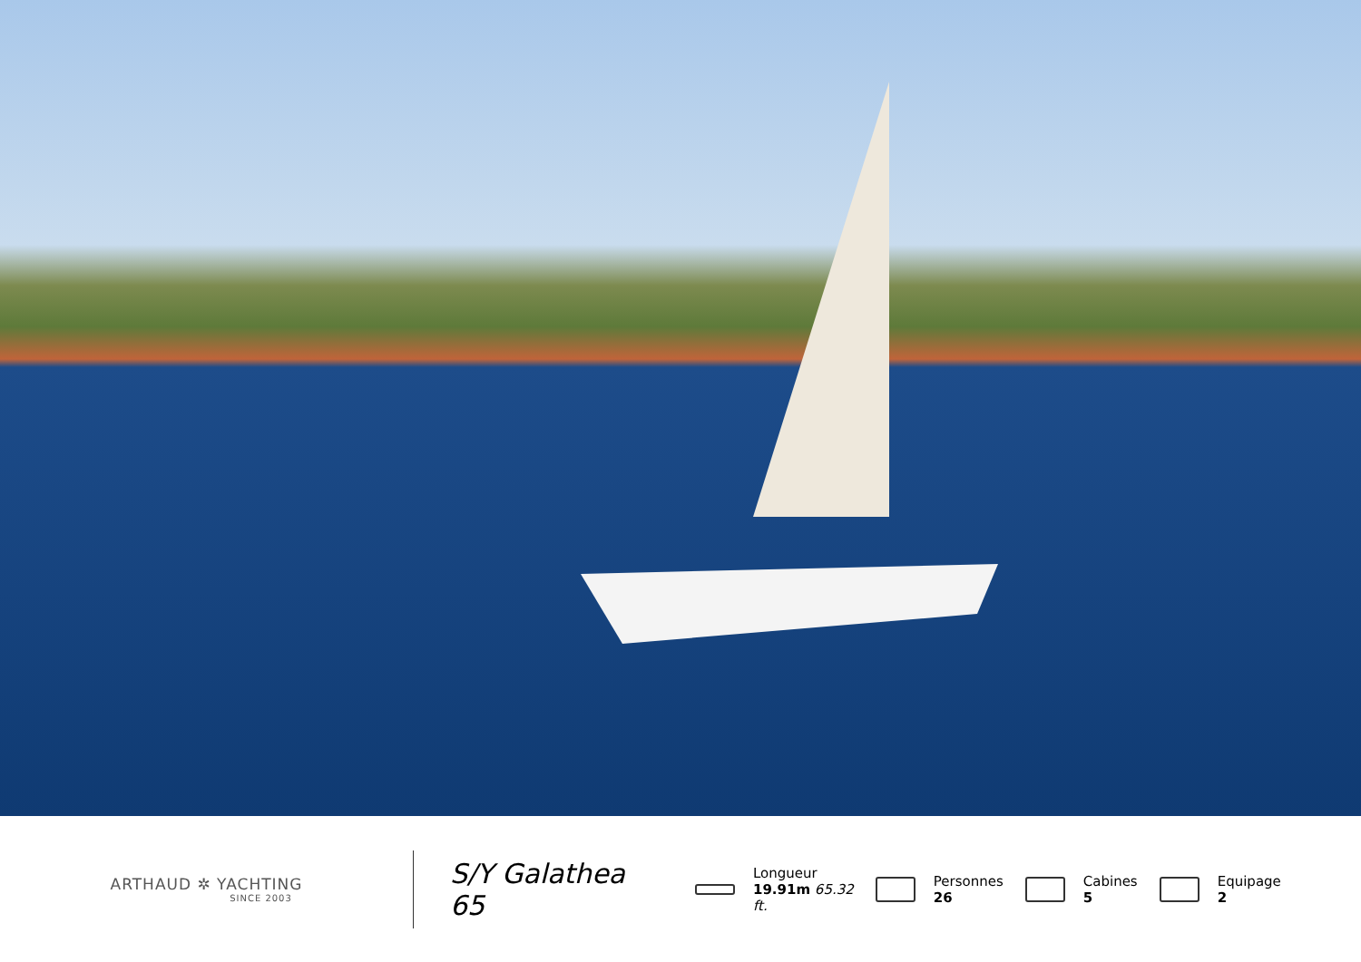ARTHAUD ✲ YACHTING
SINCE 2003
S/Y Galathea 65
Longueur
19.91m 65.32
ft.
Personnes
26
Cabines
5
Equipage
2